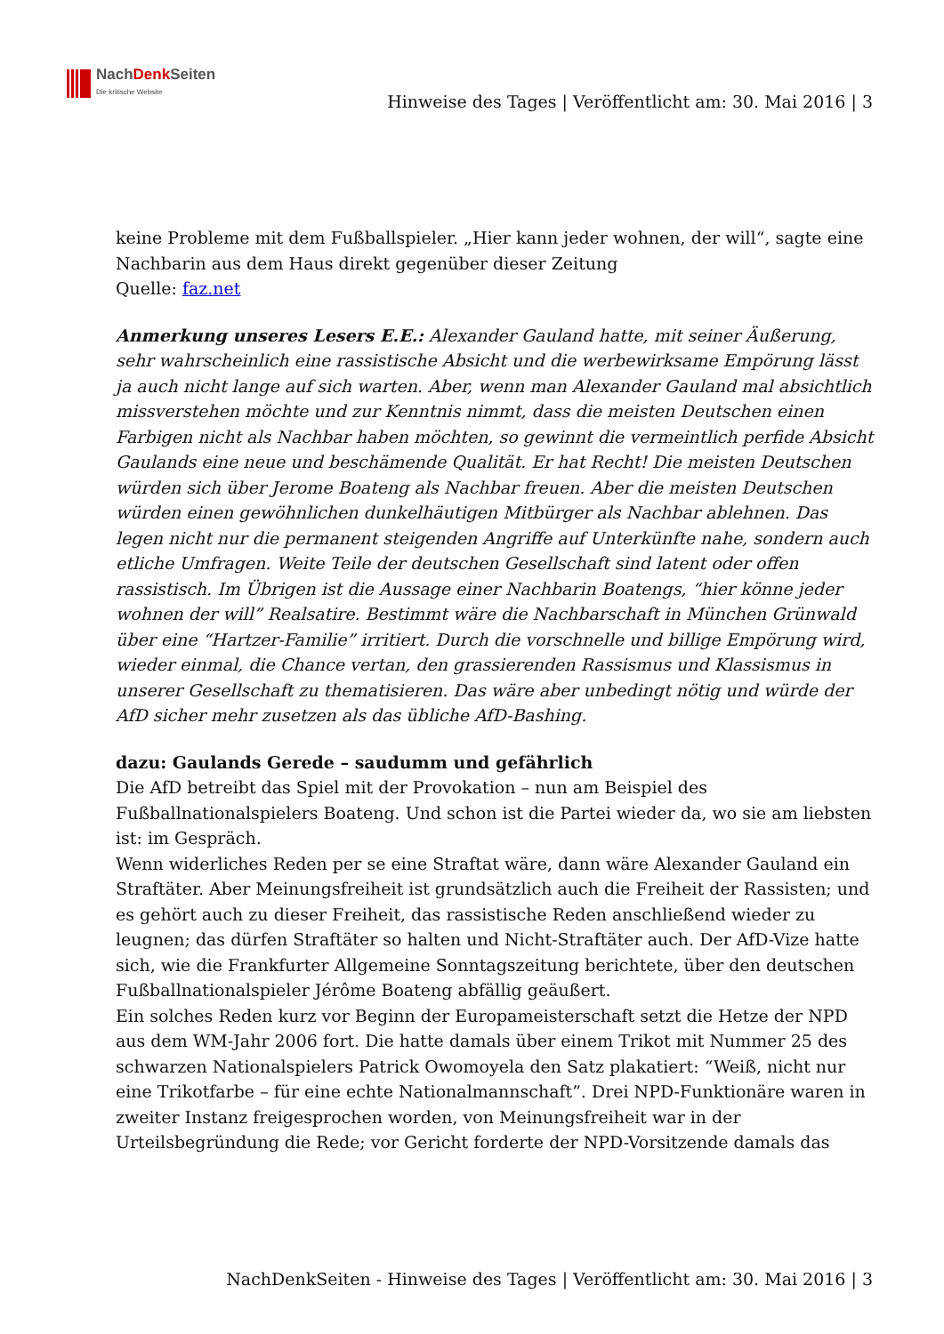NachDenk Seiten
Die kritische Website
Hinweise des Tages | Veröffentlicht am: 30. Mai 2016 | 3
keine Probleme mit dem Fußballspieler. „Hier kann jeder wohnen, der will“, sagte eine Nachbarin aus dem Haus direkt gegenüber dieser Zeitung
Quelle: faz.net
Anmerkung unseres Lesers E.E.: Alexander Gauland hatte, mit seiner Äußerung, sehr wahrscheinlich eine rassistische Absicht und die werbewirksame Empörung lässt ja auch nicht lange auf sich warten. Aber, wenn man Alexander Gauland mal absichtlich missverstehen möchte und zur Kenntnis nimmt, dass die meisten Deutschen einen Farbigen nicht als Nachbar haben möchten, so gewinnt die vermeintlich perfide Absicht Gaulands eine neue und beschämende Qualität. Er hat Recht! Die meisten Deutschen würden sich über Jerome Boateng als Nachbar freuen. Aber die meisten Deutschen würden einen gewöhnlichen dunkelhäutigen Mitbürger als Nachbar ablehnen. Das legen nicht nur die permanent steigenden Angriffe auf Unterkünfte nahe, sondern auch etliche Umfragen. Weite Teile der deutschen Gesellschaft sind latent oder offen rassistisch. Im Übrigen ist die Aussage einer Nachbarin Boatengs, “hier könne jeder wohnen der will” Realsatire. Bestimmt wäre die Nachbarschaft in München Grünwald über eine “Hartzer-Familie” irritiert. Durch die vorschnelle und billige Empörung wird, wieder einmal, die Chance vertan, den grassierenden Rassismus und Klassismus in unserer Gesellschaft zu thematisieren. Das wäre aber unbedingt nötig und würde der AfD sicher mehr zusetzen als das übliche AfD-Bashing.
dazu: Gaulands Gerede – saudumm und gefährlich
Die AfD betreibt das Spiel mit der Provokation – nun am Beispiel des Fußballnationalspielers Boateng. Und schon ist die Partei wieder da, wo sie am liebsten ist: im Gespräch.
Wenn widerliches Reden per se eine Straftat wäre, dann wäre Alexander Gauland ein Straftäter. Aber Meinungsfreiheit ist grundsätzlich auch die Freiheit der Rassisten; und es gehört auch zu dieser Freiheit, das rassistische Reden anschließend wieder zu leugnen; das dürfen Straftäter so halten und Nicht-Straftäter auch. Der AfD-Vize hatte sich, wie die Frankfurter Allgemeine Sonntagszeitung berichtete, über den deutschen Fußballnationalspieler Jérôme Boateng abfällig geäußert.
Ein solches Reden kurz vor Beginn der Europameisterschaft setzt die Hetze der NPD aus dem WM-Jahr 2006 fort. Die hatte damals über einem Trikot mit Nummer 25 des schwarzen Nationalspielers Patrick Owomoyela den Satz plakatiert: “Weiß, nicht nur eine Trikotfarbe – für eine echte Nationalmannschaft”. Drei NPD-Funktionäre waren in zweiter Instanz freigesprochen worden, von Meinungsfreiheit war in der Urteilsbegründung die Rede; vor Gericht forderte der NPD-Vorsitzende damals das
NachDenkSeiten - Hinweise des Tages | Veröffentlicht am: 30. Mai 2016 | 3